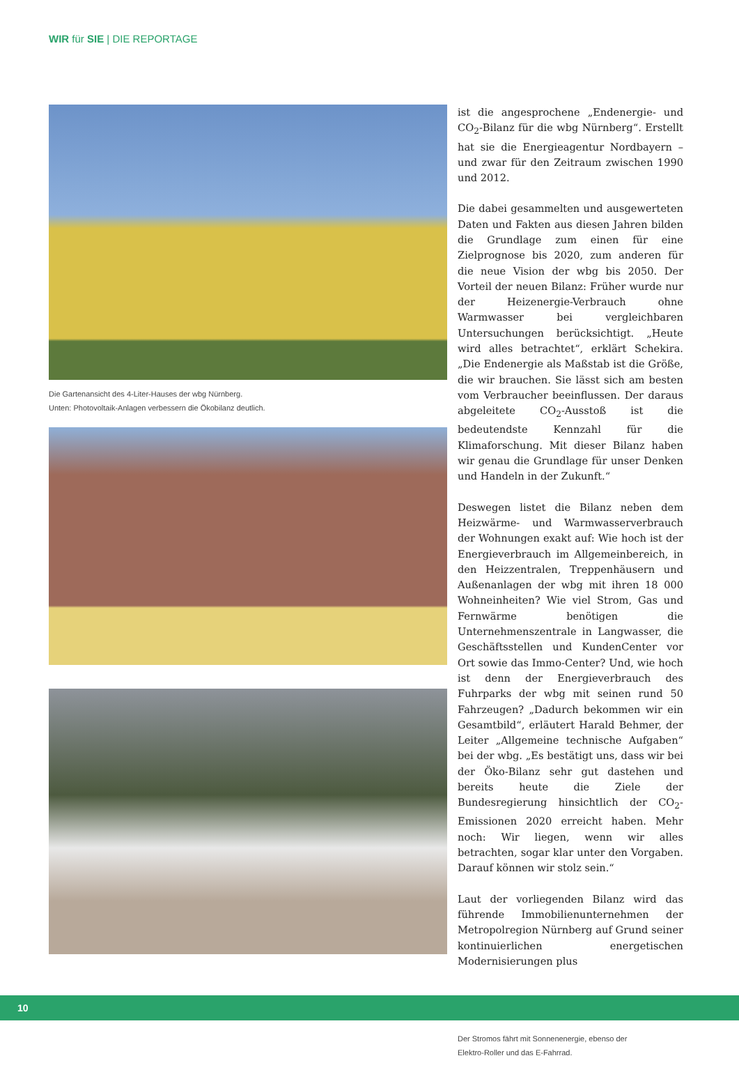WIR für SIE | DIE REPORTAGE
Die Gartenansicht des 4-Liter-Hauses der wbg Nürnberg.
Unten: Photovoltaik-Anlagen verbessern die Ökobilanz deutlich.
ist die angesprochene „Endenergie- und CO<sub>2</sub>-Bilanz für die wbg Nürnberg“. Erstellt hat sie die Energieagentur Nordbayern – und zwar für den Zeitraum zwischen 1990 und 2012.
Die dabei gesammelten und ausgewerteten Daten und Fakten aus diesen Jahren bilden die Grundlage zum einen für eine Zielprognose bis 2020, zum anderen für die neue Vision der wbg bis 2050. Der Vorteil der neuen Bilanz: Früher wurde nur der Heizenergie-Verbrauch ohne Warmwasser bei vergleichbaren Untersuchungen berücksichtigt. „Heute wird alles betrachtet“, erklärt Schekira. „Die Endenergie als Maßstab ist die Größe, die wir brauchen. Sie lässt sich am besten vom Verbraucher beeinflussen. Der daraus abgeleitete CO<sub>2</sub>-Ausstoß ist die bedeutendste Kennzahl für die Klimaforschung. Mit dieser Bilanz haben wir genau die Grundlage für unser Denken und Handeln in der Zukunft.“
Deswegen listet die Bilanz neben dem Heizwärme- und Warmwasserverbrauch der Wohnungen exakt auf: Wie hoch ist der Energieverbrauch im Allgemeinbereich, in den Heizzentralen, Treppenhäusern und Außenanlagen der wbg mit ihren 18 000 Wohneinheiten? Wie viel Strom, Gas und Fernwärme benötigen die Unternehmenszentrale in Langwasser, die Geschäftsstellen und KundenCenter vor Ort sowie das Immo-Center? Und, wie hoch ist denn der Energieverbrauch des Fuhrparks der wbg mit seinen rund 50 Fahrzeugen? „Dadurch bekommen wir ein Gesamtbild“, erläutert Harald Behmer, der Leiter „Allgemeine technische Aufgaben“ bei der wbg. „Es bestätigt uns, dass wir bei der Öko-Bilanz sehr gut dastehen und bereits heute die Ziele der Bundesregierung hinsichtlich der CO<sub>2</sub>-Emissionen 2020 erreicht haben. Mehr noch: Wir liegen, wenn wir alles betrachten, sogar klar unter den Vorgaben. Darauf können wir stolz sein.“
Laut der vorliegenden Bilanz wird das führende Immobilienunternehmen der Metropolregion Nürnberg auf Grund seiner kontinuierlichen energetischen Modernisierungen plus
Der Stromos fährt mit Sonnenenergie, ebenso der
Elektro-Roller und das E-Fahrrad.
10